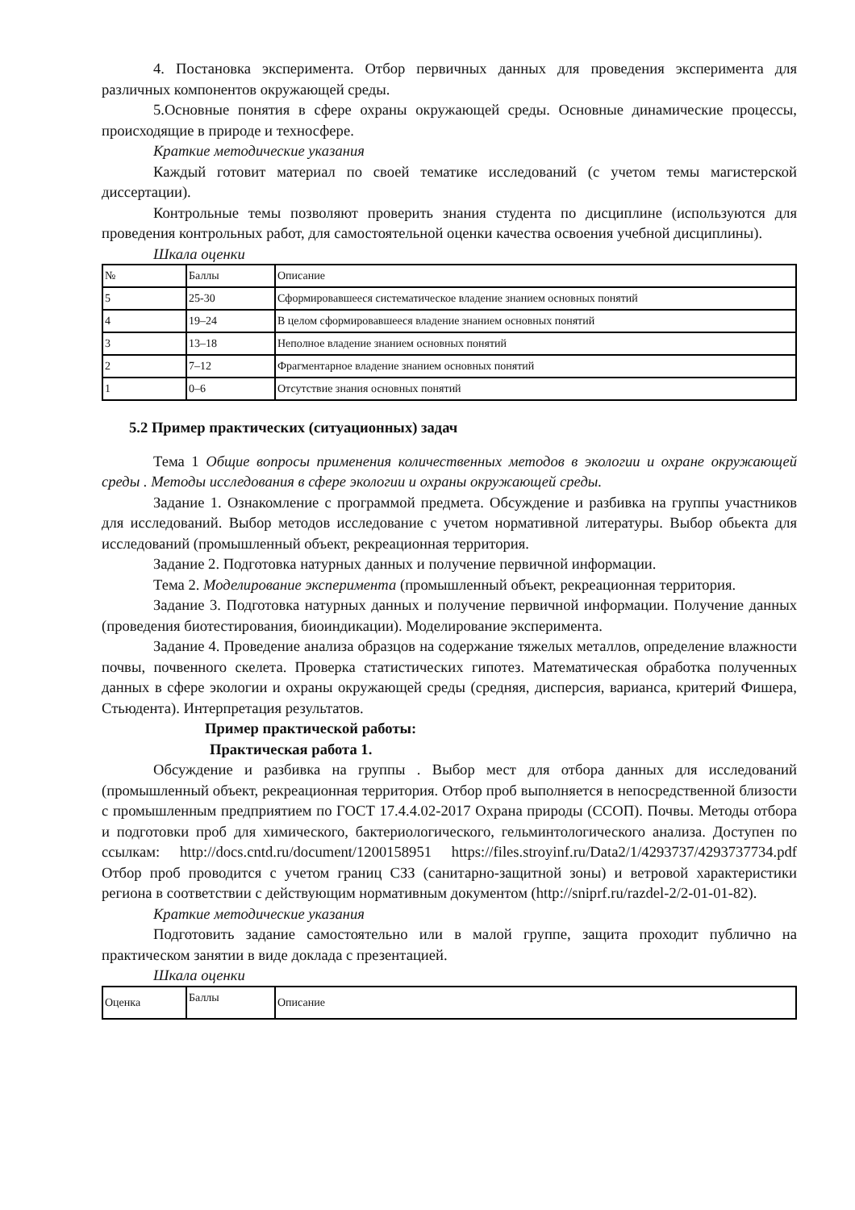4. Постановка эксперимента. Отбор первичных данных для проведения эксперимента для различных компонентов окружающей среды.
5.Основные понятия в сфере охраны окружающей среды. Основные динамические процессы, происходящие в природе и техносфере.
Краткие методические указания
Каждый готовит материал по своей тематике исследований (с учетом темы магистерской диссертации).
Контрольные темы позволяют проверить знания студента по дисциплине (используются для проведения контрольных работ, для самостоятельной оценки качества освоения учебной дисциплины).
Шкала оценки
| № | Баллы | Описание |
| 5 | 25-30 | Сформировавшееся систематическое владение знанием основных понятий |
| 4 | 19–24 | В целом сформировавшееся владение знанием основных понятий |
| 3 | 13–18 | Неполное владение знанием основных понятий |
| 2 | 7–12 | Фрагментарное владение знанием основных понятий |
| 1 | 0–6 | Отсутствие знания основных понятий |
5.2 Пример практических (ситуационных) задач
Тема 1 Общие вопросы применения количественных методов в экологии и охране окружающей среды . Методы исследования в сфере экологии и охраны окружающей среды.
Задание 1. Ознакомление с программой предмета. Обсуждение и разбивка на группы участников для исследований. Выбор методов исследование с учетом нормативной литературы. Выбор обьекта для исследований (промышленный объект, рекреационная территория.
Задание 2. Подготовка натурных данных и получение первичной информации.
Тема 2. Моделирование эксперимента (промышленный объект, рекреационная территория.
Задание 3. Подготовка натурных данных и получение первичной информации. Получение данных (проведения биотестирования, биоиндикации). Моделирование эксперимента.
Задание 4. Проведение анализа образцов на содержание тяжелых металлов, определение влажности почвы, почвенного скелета. Проверка статистических гипотез. Математическая обработка полученных данных в сфере экологии и охраны окружающей среды (средняя, дисперсия, варианса, критерий Фишера, Стьюдента). Интерпретация результатов.
Пример практической работы:
Практическая работа 1.
Обсуждение и разбивка на группы . Выбор мест для отбора данных для исследований (промышленный объект, рекреационная территория. Отбор проб выполняется в непосредственной близости с промышленным предприятием по ГОСТ 17.4.4.02-2017 Охрана природы (ССОП). Почвы. Методы отбора и подготовки проб для химического, бактериологического, гельминтологического анализа. Доступен по ссылкам: http://docs.cntd.ru/document/1200158951 https://files.stroyinf.ru/Data2/1/4293737/4293737734.pdf Отбор проб проводится с учетом границ СЗЗ (санитарно-защитной зоны) и ветровой характеристики региона в соответствии с действующим нормативным документом (http://sniprf.ru/razdel-2/2-01-01-82).
Краткие методические указания
Подготовить задание самостоятельно или в малой группе, защита проходит публично на практическом занятии в виде доклада с презентацией.
Шкала оценки
| Оценка | Баллы | Описание |